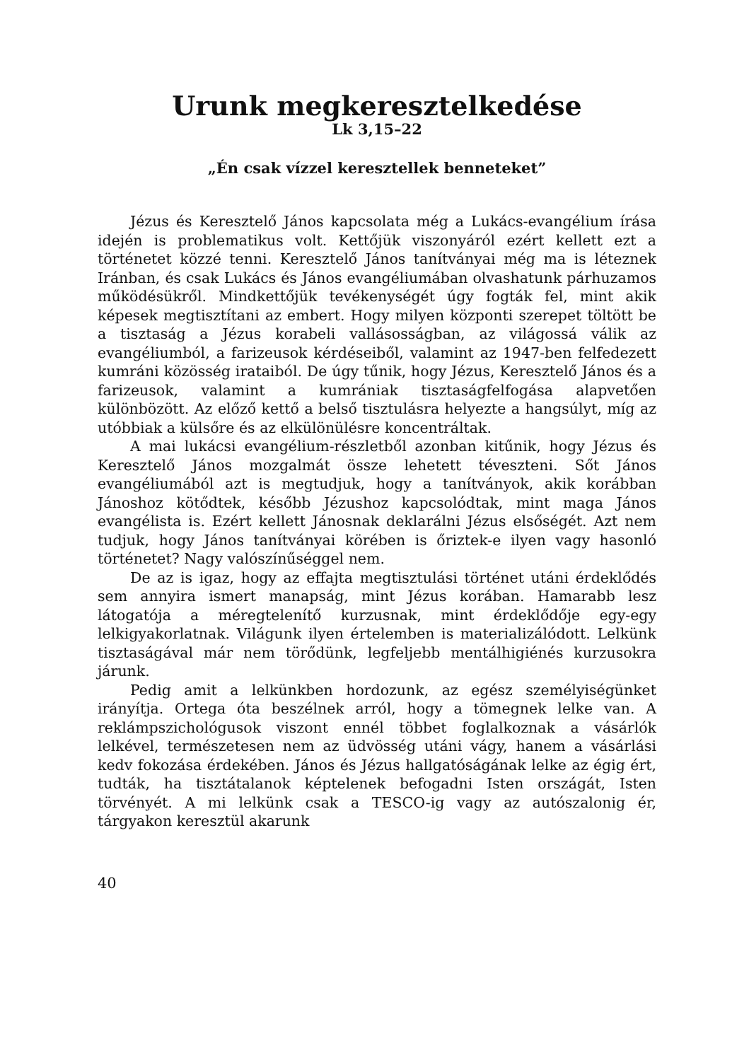Urunk megkeresztelkedése
Lk 3,15–22
„Én csak vízzel keresztellek benneteket”
Jézus és Keresztelő János kapcsolata még a Lukács-evangélium írása idején is problematikus volt. Kettőjük viszonyáról ezért kellett ezt a történetet közzé tenni. Keresztelő János tanítványai még ma is léteznek Iránban, és csak Lukács és János evangéliumában olvashatunk párhuzamos működésükről. Mindkettőjük tevékenységét úgy fogták fel, mint akik képesek megtisztítani az embert. Hogy milyen központi szerepet töltött be a tisztaság a Jézus korabeli vallásosságban, az világossá válik az evangéliumból, a farizeusok kérdéseiből, valamint az 1947-ben felfedezett kumráni közösség irataiból. De úgy tűnik, hogy Jézus, Keresztelő János és a farizeusok, valamint a kumrániak tisztaságfelfogása alapvetően különbözött. Az előző kettő a belső tisztulásra helyezte a hangsúlyt, míg az utóbbiak a külsőre és az elkülönülésre koncentráltak.
A mai lukácsi evangélium-részletből azonban kitűnik, hogy Jézus és Keresztelő János mozgalmát össze lehetett téveszteni. Sőt János evangéliumából azt is megtudjuk, hogy a tanítványok, akik korábban Jánoshoz kötődtek, később Jézushoz kapcsolódtak, mint maga János evangélista is. Ezért kellett Jánosnak deklarálni Jézus elsőségét. Azt nem tudjuk, hogy János tanítványai körében is őriztek-e ilyen vagy hasonló történetet? Nagy valószínűséggel nem.
De az is igaz, hogy az effajta megtisztulási történet utáni érdeklődés sem annyira ismert manapság, mint Jézus korában. Hamarabb lesz látogatója a méregtelenítő kurzusnak, mint érdeklődője egy-egy lelkigyakorlatnak. Világunk ilyen értelemben is materializálódott. Lelkünk tisztaságával már nem törődünk, legfeljebb mentálhigiénés kurzusokra járunk.
Pedig amit a lelkünkben hordozunk, az egész személyiségünket irányítja. Ortega óta beszélnek arról, hogy a tömegnek lelke van. A reklámpszichológusok viszont ennél többet foglalkoznak a vásárlók lelkével, természetesen nem az üdvösség utáni vágy, hanem a vásárlási kedv fokozása érdekében. János és Jézus hallgatóságának lelke az égig ért, tudták, ha tisztátalanok képtelenek befogadni Isten országát, Isten törvényét. A mi lelkünk csak a TESCO-ig vagy az autószalonig ér, tárgyakon keresztül akarunk
40